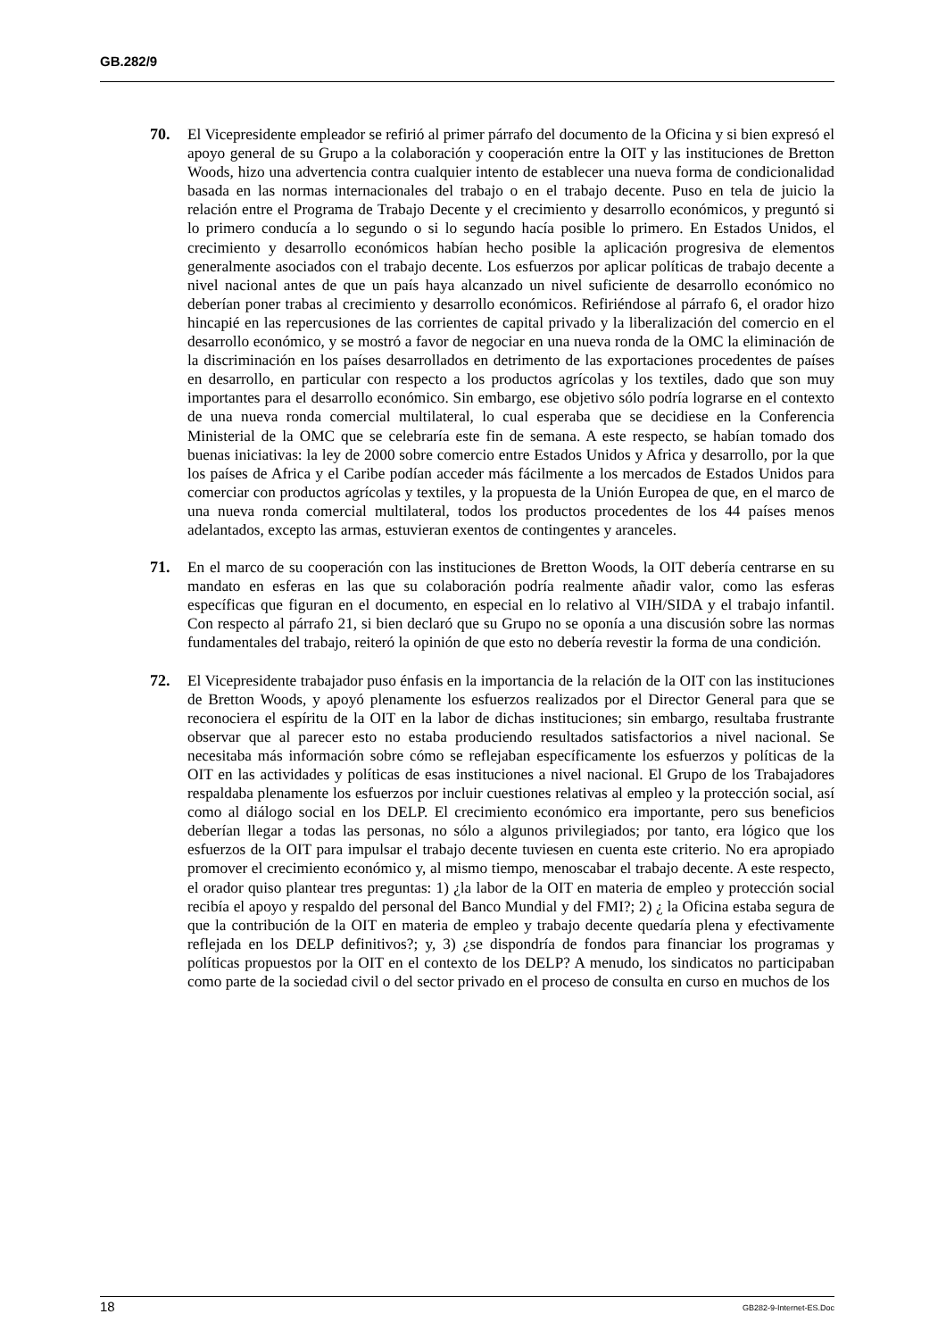GB.282/9
70. El Vicepresidente empleador se refirió al primer párrafo del documento de la Oficina y si bien expresó el apoyo general de su Grupo a la colaboración y cooperación entre la OIT y las instituciones de Bretton Woods, hizo una advertencia contra cualquier intento de establecer una nueva forma de condicionalidad basada en las normas internacionales del trabajo o en el trabajo decente. Puso en tela de juicio la relación entre el Programa de Trabajo Decente y el crecimiento y desarrollo económicos, y preguntó si lo primero conducía a lo segundo o si lo segundo hacía posible lo primero. En Estados Unidos, el crecimiento y desarrollo económicos habían hecho posible la aplicación progresiva de elementos generalmente asociados con el trabajo decente. Los esfuerzos por aplicar políticas de trabajo decente a nivel nacional antes de que un país haya alcanzado un nivel suficiente de desarrollo económico no deberían poner trabas al crecimiento y desarrollo económicos. Refiriéndose al párrafo 6, el orador hizo hincapié en las repercusiones de las corrientes de capital privado y la liberalización del comercio en el desarrollo económico, y se mostró a favor de negociar en una nueva ronda de la OMC la eliminación de la discriminación en los países desarrollados en detrimento de las exportaciones procedentes de países en desarrollo, en particular con respecto a los productos agrícolas y los textiles, dado que son muy importantes para el desarrollo económico. Sin embargo, ese objetivo sólo podría lograrse en el contexto de una nueva ronda comercial multilateral, lo cual esperaba que se decidiese en la Conferencia Ministerial de la OMC que se celebraría este fin de semana. A este respecto, se habían tomado dos buenas iniciativas: la ley de 2000 sobre comercio entre Estados Unidos y Africa y desarrollo, por la que los países de Africa y el Caribe podían acceder más fácilmente a los mercados de Estados Unidos para comerciar con productos agrícolas y textiles, y la propuesta de la Unión Europea de que, en el marco de una nueva ronda comercial multilateral, todos los productos procedentes de los 44 países menos adelantados, excepto las armas, estuvieran exentos de contingentes y aranceles.
71. En el marco de su cooperación con las instituciones de Bretton Woods, la OIT debería centrarse en su mandato en esferas en las que su colaboración podría realmente añadir valor, como las esferas específicas que figuran en el documento, en especial en lo relativo al VIH/SIDA y el trabajo infantil. Con respecto al párrafo 21, si bien declaró que su Grupo no se oponía a una discusión sobre las normas fundamentales del trabajo, reiteró la opinión de que esto no debería revestir la forma de una condición.
72. El Vicepresidente trabajador puso énfasis en la importancia de la relación de la OIT con las instituciones de Bretton Woods, y apoyó plenamente los esfuerzos realizados por el Director General para que se reconociera el espíritu de la OIT en la labor de dichas instituciones; sin embargo, resultaba frustrante observar que al parecer esto no estaba produciendo resultados satisfactorios a nivel nacional. Se necesitaba más información sobre cómo se reflejaban específicamente los esfuerzos y políticas de la OIT en las actividades y políticas de esas instituciones a nivel nacional. El Grupo de los Trabajadores respaldaba plenamente los esfuerzos por incluir cuestiones relativas al empleo y la protección social, así como al diálogo social en los DELP. El crecimiento económico era importante, pero sus beneficios deberían llegar a todas las personas, no sólo a algunos privilegiados; por tanto, era lógico que los esfuerzos de la OIT para impulsar el trabajo decente tuviesen en cuenta este criterio. No era apropiado promover el crecimiento económico y, al mismo tiempo, menoscabar el trabajo decente. A este respecto, el orador quiso plantear tres preguntas: 1) ¿la labor de la OIT en materia de empleo y protección social recibía el apoyo y respaldo del personal del Banco Mundial y del FMI?; 2) ¿ la Oficina estaba segura de que la contribución de la OIT en materia de empleo y trabajo decente quedaría plena y efectivamente reflejada en los DELP definitivos?; y, 3) ¿se dispondría de fondos para financiar los programas y políticas propuestos por la OIT en el contexto de los DELP? A menudo, los sindicatos no participaban como parte de la sociedad civil o del sector privado en el proceso de consulta en curso en muchos de los
18 GB282-9-Internet-ES.Doc